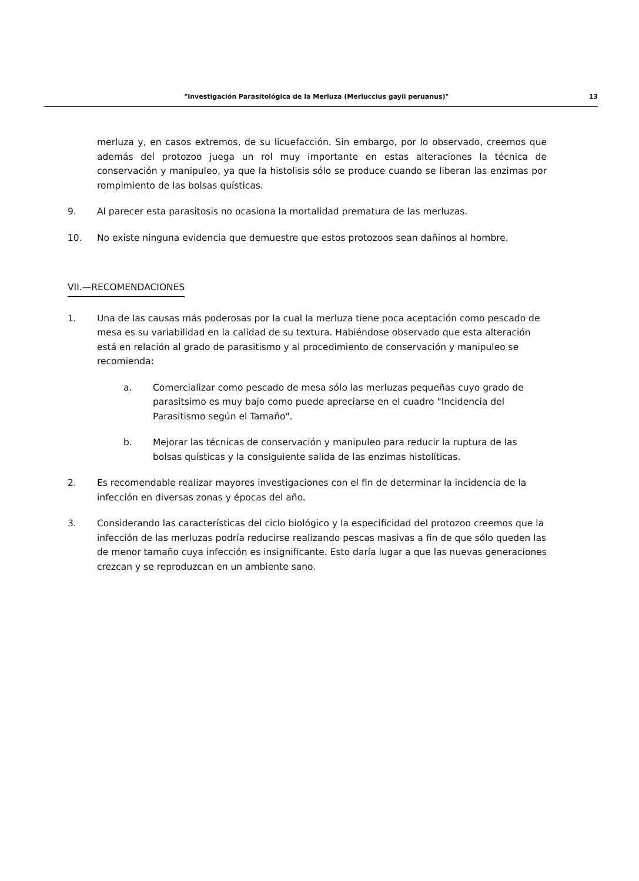"Investigación Parasitológica de la Merluza (Merluccius gayii peruanus)" 13
merluza y, en casos extremos, de su licuefacción. Sin embargo, por lo observado, creemos que además del protozoo juega un rol muy importante en estas alteraciones la técnica de conservación y manipuleo, ya que la histolisis sólo se produce cuando se liberan las enzimas por rompimiento de las bolsas quísticas.
9. Al parecer esta parasitosis no ocasiona la mortalidad prematura de las merluzas.
10. No existe ninguna evidencia que demuestre que estos protozoos sean dañinos al hombre.
VII.—RECOMENDACIONES
1. Una de las causas más poderosas por la cual la merluza tiene poca aceptación como pescado de mesa es su variabilidad en la calidad de su textura. Habiéndose observado que esta alteración está en relación al grado de parasitismo y al procedimiento de conservación y manipuleo se recomienda:
a. Comercializar como pescado de mesa sólo las merluzas pequeñas cuyo grado de parasitsimo es muy bajo como puede apreciarse en el cuadro "Incidencia del Parasitismo según el Tamaño".
b. Mejorar las técnicas de conservación y manipuleo para reducir la ruptura de las bolsas quísticas y la consiguiente salida de las enzimas histolíticas.
2. Es recomendable realizar mayores investigaciones con el fin de determinar la incidencia de la infección en diversas zonas y épocas del año.
3. Considerando las características del ciclo biológico y la especificidad del protozoo creemos que la infección de las merluzas podría reducirse realizando pescas masivas a fin de que sólo queden las de menor tamaño cuya infección es insignificante. Esto daría lugar a que las nuevas generaciones crezcan y se reproduzcan en un ambiente sano.